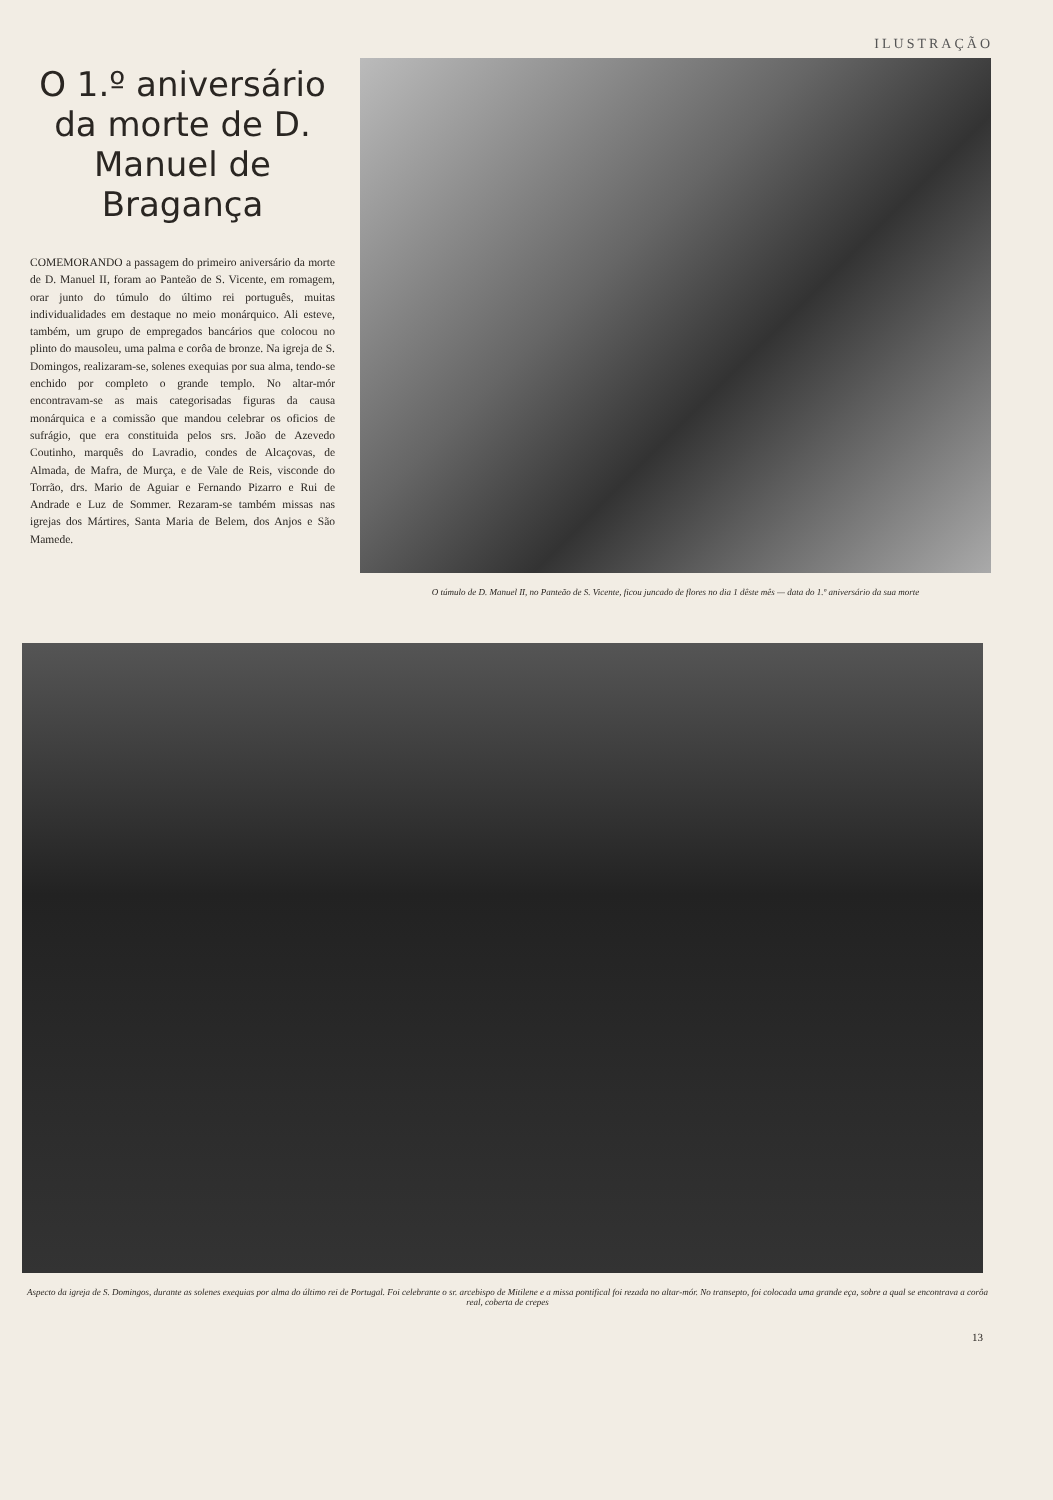ILUSTRAÇÃO
O 1.º aniversário da morte de D. Manuel de Bragança
COMEMORANDO a passagem do primeiro aniversário da morte de D. Manuel II, foram ao Panteão de S. Vicente, em romagem, orar junto do túmulo do último rei português, muitas individualidades em destaque no meio monárquico. Ali esteve, também, um grupo de empregados bancários que colocou no plinto do mausoleu, uma palma e corôa de bronze. Na igreja de S. Domingos, realizaram-se, solenes exequias por sua alma, tendo-se enchido por completo o grande templo. No altar-mór encontravam-se as mais categorisadas figuras da causa monárquica e a comissão que mandou celebrar os oficios de sufrágio, que era constituida pelos srs. João de Azevedo Coutinho, marquês do Lavradio, condes de Alcaçovas, de Almada, de Mafra, de Murça, e de Vale de Reis, visconde do Torrão, drs. Mario de Aguiar e Fernando Pizarro e Rui de Andrade e Luz de Sommer. Rezaram-se também missas nas igrejas dos Mártires, Santa Maria de Belem, dos Anjos e São Mamede.
O túmulo de D. Manuel II, no Panteão de S. Vicente, ficou juncado de flores no dia 1 dêste mês — data do 1.º aniversário da sua morte
Aspecto da igreja de S. Domingos, durante as solenes exequias por alma do último rei de Portugal. Foi celebrante o sr. arcebispo de Mitilene e a missa pontifical foi rezada no altar-mór. No transepto, foi colocada uma grande eça, sobre a qual se encontrava a corôa real, coberta de crepes
13